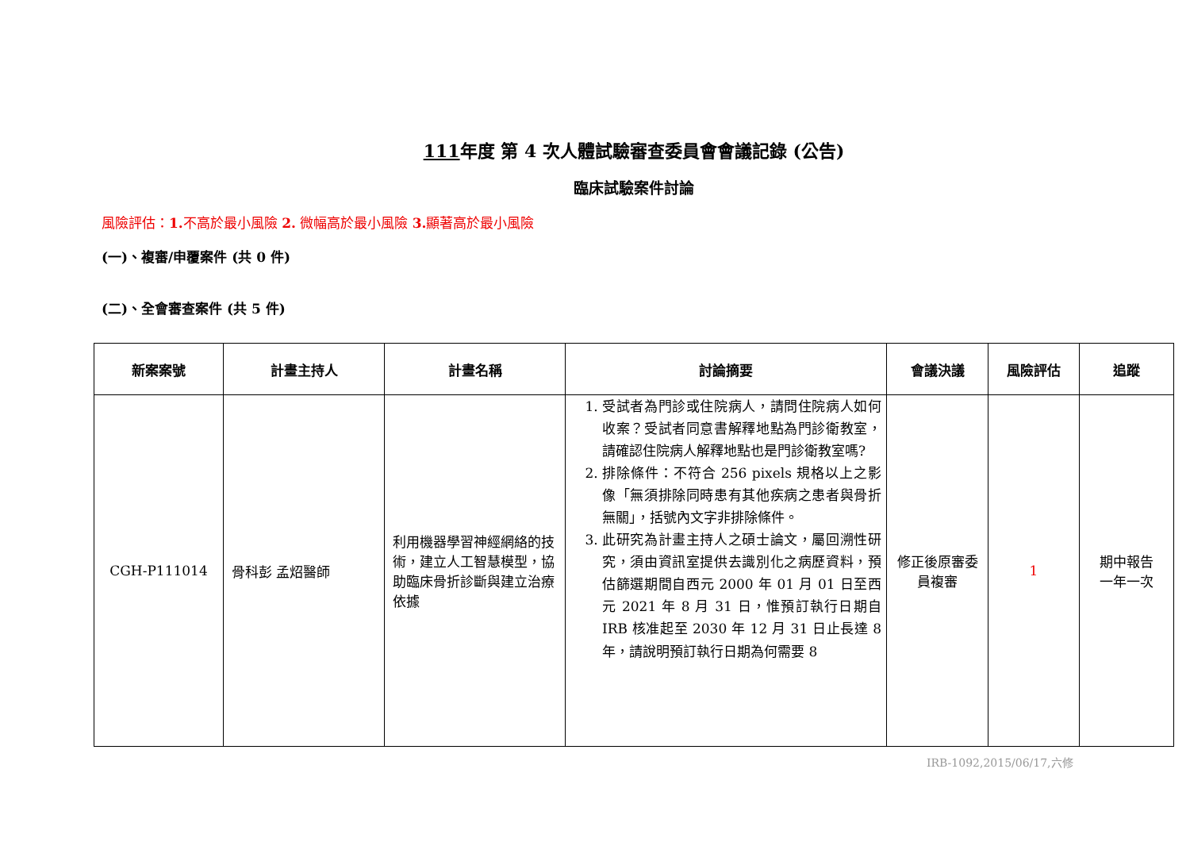111年度 第 4 次人體試驗審查委員會會議記錄 (公告)
臨床試驗案件討論
風險評估：1. 不高於最小風險 2. 微幅高於最小風險 3. 顯著高於最小風險
(一)、複審/申覆案件 (共 0 件)
(二)、全會審查案件 (共 5 件)
| 新案案號 | 計畫主持人 | 計畫名稱 | 討論摘要 | 會議決議 | 風險評估 | 追蹤 |
| --- | --- | --- | --- | --- | --- | --- |
| CGH-P111014 | 骨科彭 孟炤醫師 | 利用機器學習神經網絡的技術，建立人工智慧模型，協助臨床骨折診斷與建立治療依據 | 1. 受試者為門診或住院病人，請問住院病人如何收案？受試者同意書解釋地點為門診衛教室，請確認住院病人解釋地點也是門診衛教室嗎? 2. 排除條件：不符合 256 pixels 規格以上之影像「無須排除同時患有其他疾病之患者與骨折無關」，括號內文字非排除條件。 3. 此研究為計畫主持人之碩士論文，屬回溯性研究，須由資訊室提供去識別化之病歷資料，預估篩選期間自西元 2000 年 01 月 01 日至西元 2021 年 8 月 31 日，惟預訂執行日期自 IRB 核准起至 2030 年 12 月 31 日止長達 8 年，請說明預訂執行日期為何需要 8 | 修正後原審委員複審 | 1 | 期中報告 一年一次 |
IRB-1092,2015/06/17,六修